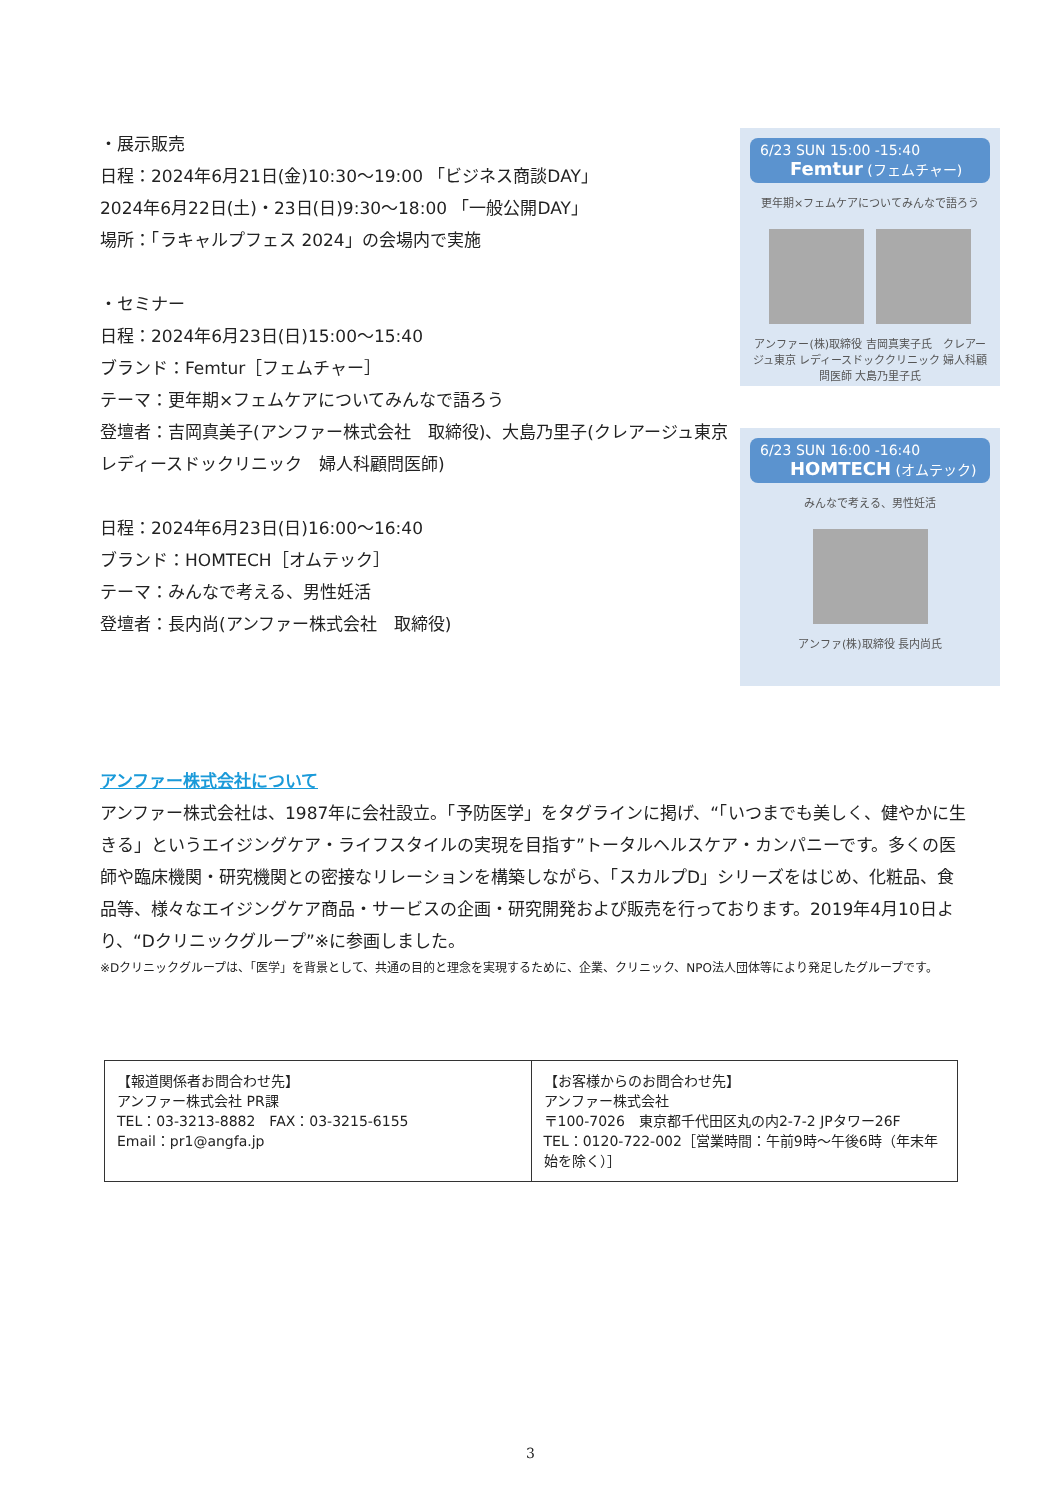・展示販売
日程：2024年6月21日(金)10:30～19:00 「ビジネス商談DAY」
2024年6月22日(土)・23日(日)9:30～18:00 「一般公開DAY」
場所：「ラキャルプフェス 2024」の会場内で実施
・セミナー
日程：2024年6月23日(日)15:00～15:40
ブランド：Femtur［フェムチャー］
テーマ：更年期×フェムケアについてみんなで語ろう
登壇者：吉岡真美子(アンファー株式会社　取締役)、大島乃里子(クレアージュ東京　レディースドックリニック　婦人科顧問医師)
日程：2024年6月23日(日)16:00～16:40
ブランド：HOMTECH［オムテック］
テーマ：みんなで考える、男性妊活
登壇者：長内尚(アンファー株式会社　取締役)
6/23 SUN 15:00 -15:40 Femtur (フェムチャー)
更年期×フェムケアについてみんなで語ろう
アンファー(株)取締役 吉岡真実子氏　クレアージュ東京 レディースドッククリニック 婦人科顧問医師 大島乃里子氏
6/23 SUN 16:00 -16:40 HOMTECH (オムテック)
みんなで考える、男性妊活
アンファ(株)取締役 長内尚氏
アンファー株式会社について
アンファー株式会社は、1987年に会社設立。「予防医学」をタグラインに掲げ、“「いつまでも美しく、健やかに生きる」というエイジングケア・ライフスタイルの実現を目指す”トータルヘルスケア・カンパニーです。多くの医師や臨床機関・研究機関との密接なリレーションを構築しながら、「スカルプD」シリーズをはじめ、化粧品、食品等、様々なエイジングケア商品・サービスの企画・研究開発および販売を行っております。2019年4月10日より、“Dクリニックグループ”※に参画しました。
※Dクリニックグループは、「医学」を背景として、共通の目的と理念を実現するために、企業、クリニック、NPO法人団体等により発足したグループです。
| 【報道関係者お問合わせ先】 アンファー株式会社 PR課 TEL：03-3213-8882 FAX：03-3215-6155 Email：pr1@angfa.jp | 【お客様からのお問合わせ先】 アンファー株式会社 〒100-7026 東京都千代田区丸の内2-7-2 JPタワー26F TEL：0120-722-002［営業時間：午前9時～午後6時（年末年始を除く）］ |
3